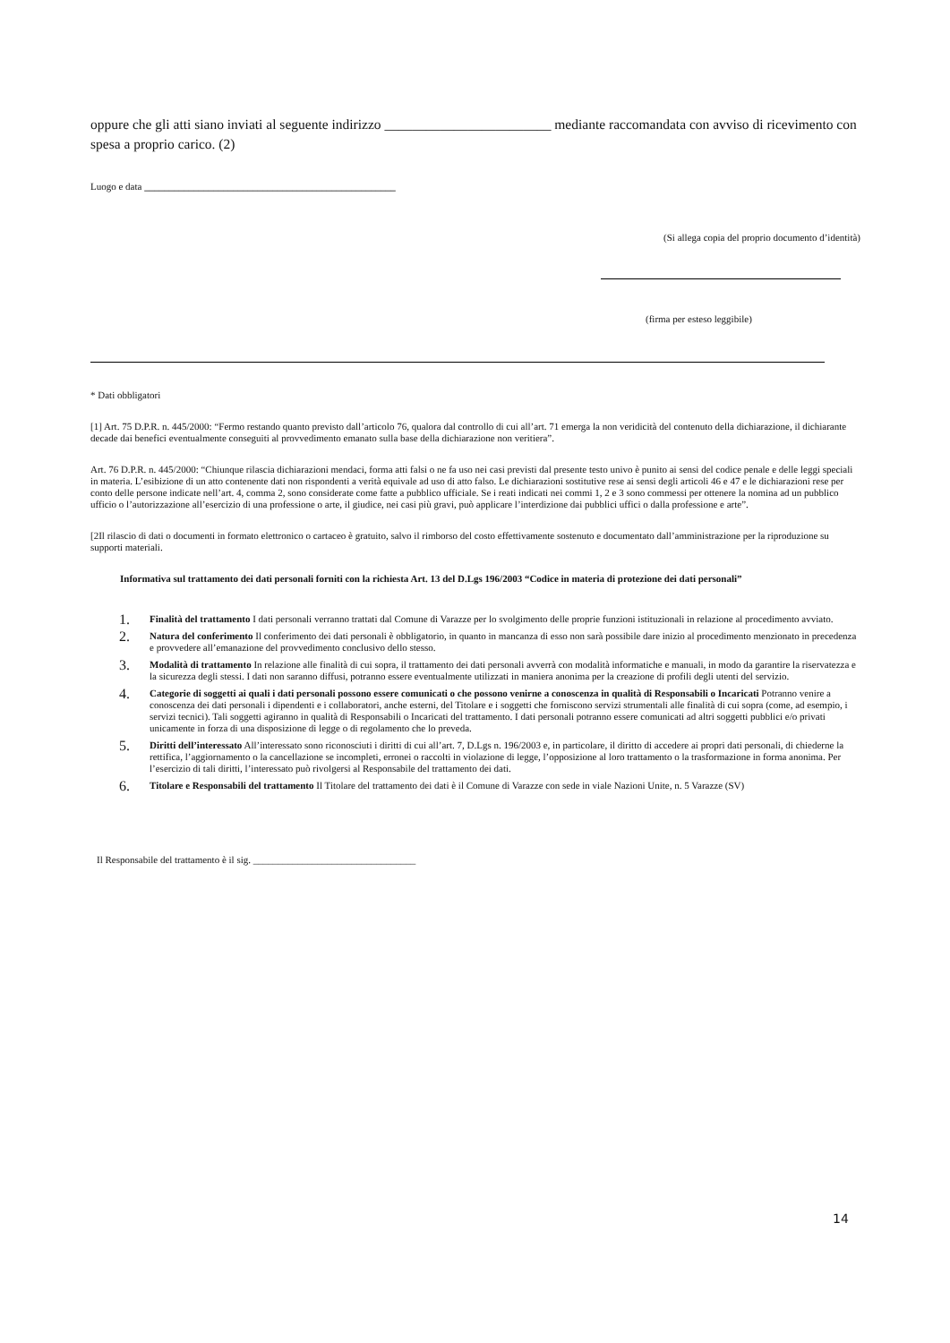oppure che gli atti siano inviati al seguente indirizzo ________________________ mediante raccomandata con avviso di ricevimento con spesa a proprio carico. (2)
Luogo e data ___________________________________________________
(Si allega copia del proprio documento d’identità)
(firma per esteso leggibile)
* Dati obbligatori
[1] Art. 75 D.P.R. n. 445/2000: “Fermo restando quanto previsto dall’articolo 76, qualora dal controllo di cui all’art. 71 emerga la non veridicità del contenuto della dichiarazione, il dichiarante decade dai benefici eventualmente conseguiti al provvedimento emanato sulla base della dichiarazione non veritiera”.
Art. 76 D.P.R. n. 445/2000: “Chiunque rilascia dichiarazioni mendaci, forma atti falsi o ne fa uso nei casi previsti dal presente testo univo è punito ai sensi del codice penale e delle leggi speciali in materia. L’esibizione di un atto contenente dati non rispondenti a verità equivale ad uso di atto falso. Le dichiarazioni sostitutive rese ai sensi degli articoli 46 e 47 e le dichiarazioni rese per conto delle persone indicate nell’art. 4, comma 2, sono considerate come fatte a pubblico ufficiale. Se i reati indicati nei commi 1, 2 e 3 sono commessi per ottenere la nomina ad un pubblico ufficio o l’autorizzazione all’esercizio di una professione o arte, il giudice, nei casi più gravi, può applicare l’interdizione dai pubblici uffici o dalla professione e arte”.
[2Il rilascio di dati o documenti in formato elettronico o cartaceo è gratuito, salvo il rimborso del costo effettivamente sostenuto e documentato dall’amministrazione per la riproduzione su supporti materiali.
Informativa sul trattamento dei dati personali forniti con la richiesta Art. 13 del D.Lgs 196/2003 “Codice in materia di protezione dei dati personali”
1. Finalità del trattamento I dati personali verranno trattati dal Comune di Varazze per lo svolgimento delle proprie funzioni istituzionali in relazione al procedimento avviato.
2. Natura del conferimento Il conferimento dei dati personali è obbligatorio, in quanto in mancanza di esso non sarà possibile dare inizio al procedimento menzionato in precedenza e provvedere all’emanazione del provvedimento conclusivo dello stesso.
3. Modalità di trattamento In relazione alle finalità di cui sopra, il trattamento dei dati personali avverrà con modalità informatiche e manuali, in modo da garantire la riservatezza e la sicurezza degli stessi. I dati non saranno diffusi, potranno essere eventualmente utilizzati in maniera anonima per la creazione di profili degli utenti del servizio.
4. Categorie di soggetti ai quali i dati personali possono essere comunicati o che possono venirne a conoscenza in qualità di Responsabili o Incaricati Potranno venire a conoscenza dei dati personali i dipendenti e i collaboratori, anche esterni, del Titolare e i soggetti che forniscono servizi strumentali alle finalità di cui sopra (come, ad esempio, i servizi tecnici). Tali soggetti agiranno in qualità di Responsabili o Incaricati del trattamento. I dati personali potranno essere comunicati ad altri soggetti pubblici e/o privati unicamente in forza di una disposizione di legge o di regolamento che lo preveda.
5. Diritti dell’interessato All’interessato sono riconosciuti i diritti di cui all’art. 7, D.Lgs n. 196/2003 e, in particolare, il diritto di accedere ai propri dati personali, di chiederne la rettifica, l’aggiornamento o la cancellazione se incompleti, erronei o raccolti in violazione di legge, l’opposizione al loro trattamento o la trasformazione in forma anonima. Per l’esercizio di tali diritti, l’interessato può rivolgersi al Responsabile del trattamento dei dati.
6. Titolare e Responsabili del trattamento Il Titolare del trattamento dei dati è il Comune di Varazze con sede in viale Nazioni Unite, n. 5 Varazze (SV)
Il Responsabile del trattamento è il sig. _________________________________
14